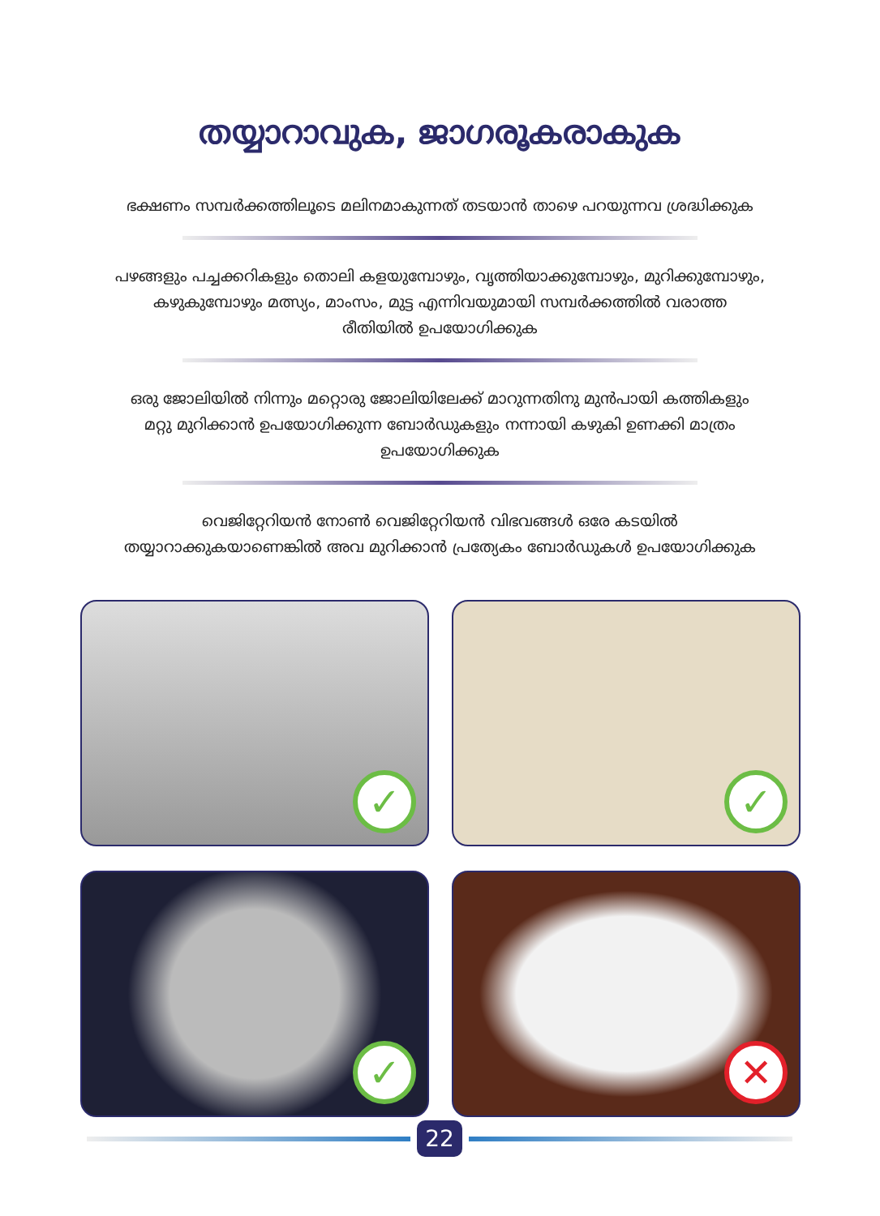തയ്യാറാവുക, ജാഗരൂകരാകുക
ഭക്ഷണം സമ്പർക്കത്തിലൂടെ മലിനമാകുന്നത് തടയാൻ താഴെ പറയുന്നവ ശ്രദ്ധിക്കുക
പഴങ്ങളും പച്ചക്കറികളും തൊലി കളയുമ്പോഴും, വൃത്തിയാക്കുമ്പോഴും, മുറിക്കുമ്പോഴും,
കഴുകുമ്പോഴും മത്സ്യം, മാംസം, മുട്ട എന്നിവയുമായി സമ്പർക്കത്തിൽ വരാത്ത
രീതിയിൽ ഉപയോഗിക്കുക
ഒരു ജോലിയിൽ നിന്നും മറ്റൊരു ജോലിയിലേക്ക് മാറുന്നതിനു മുൻപായി കത്തികളും
മറ്റു മുറിക്കാൻ ഉപയോഗിക്കുന്ന ബോർഡുകളും നന്നായി കഴുകി ഉണക്കി മാത്രം
ഉപയോഗിക്കുക
വെജിറ്റേറിയൻ നോൺ വെജിറ്റേറിയൻ വിഭവങ്ങൾ ഒരേ കടയിൽ
തയ്യാറാക്കുകയാണെങ്കിൽ അവ മുറിക്കാൻ പ്രത്യേകം ബോർഡുകൾ ഉപയോഗിക്കുക
✓
✓
✓
✕
22